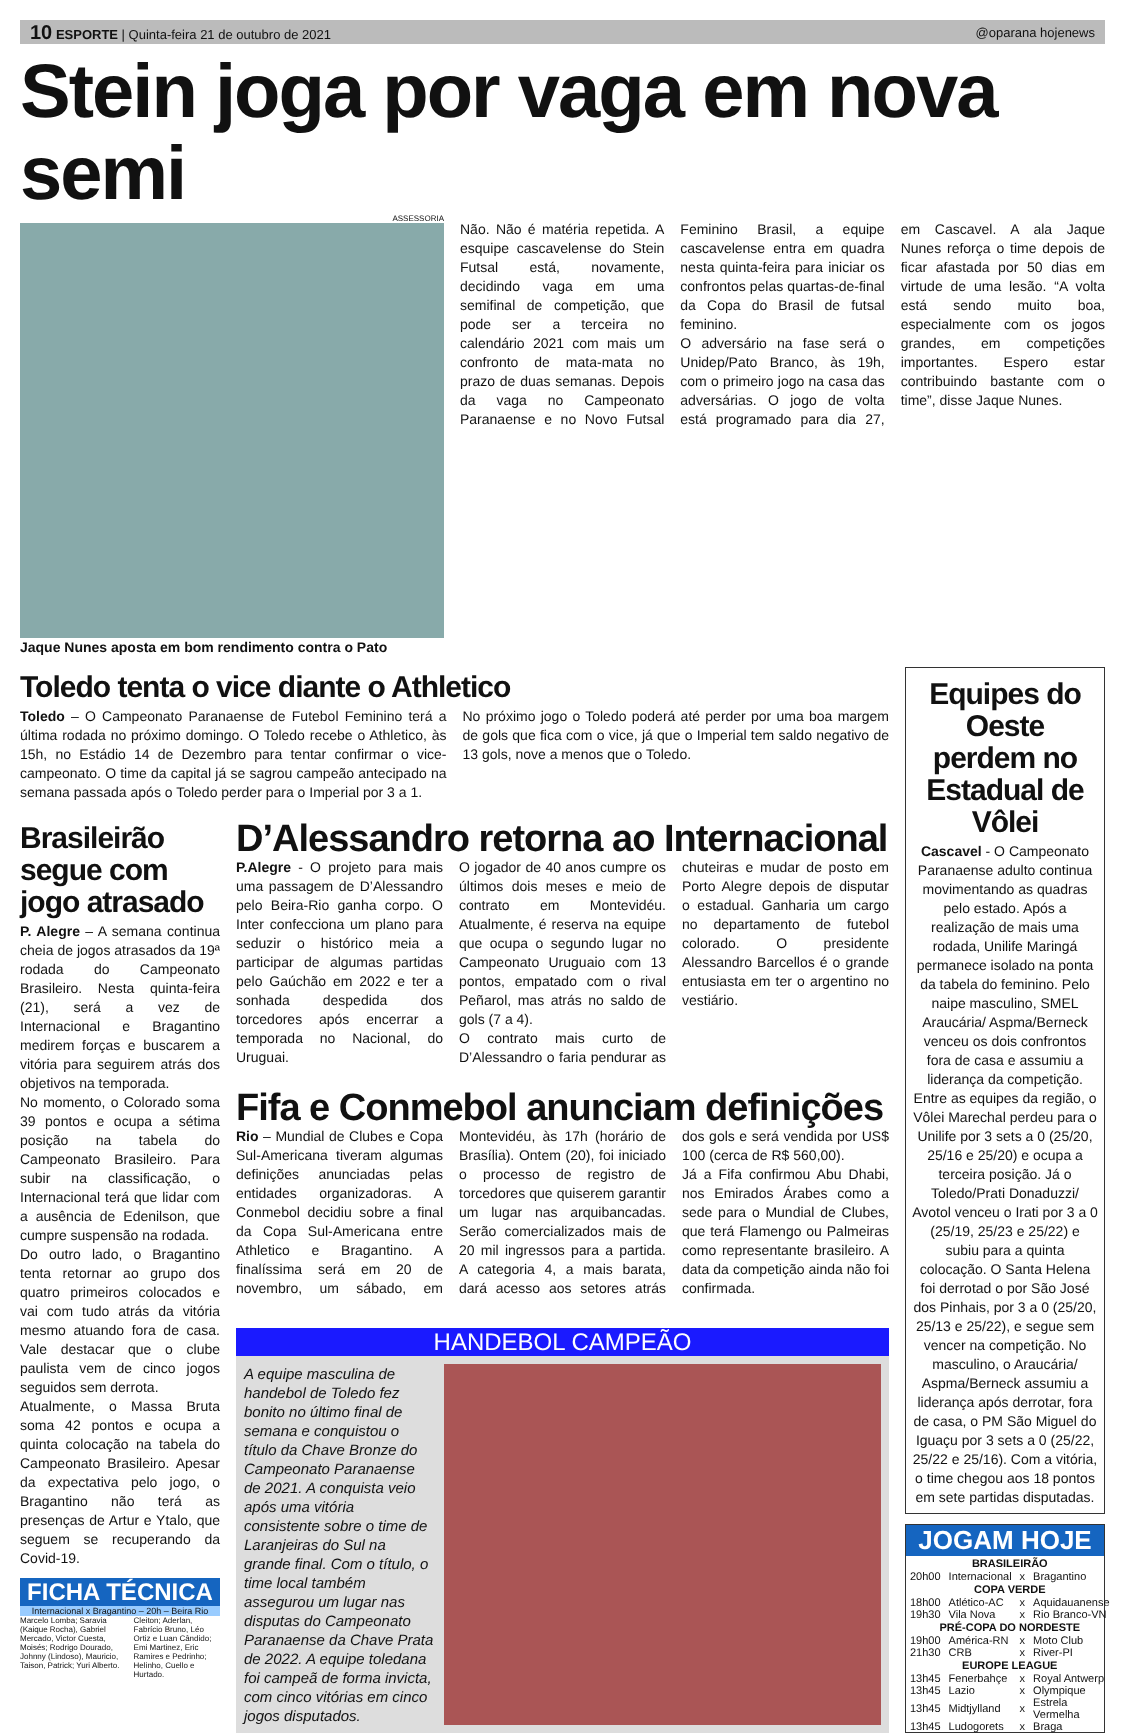10 ESPORTE | Quinta-feira 21 de outubro de 2021 @oparana hojenews
Stein joga por vaga em nova semi
ASSESSORIA
Jaque Nunes aposta em bom rendimento contra o Pato
Não. Não é matéria repetida. A esquipe cascavelense do Stein Futsal está, novamente, decidindo vaga em uma semifinal de competição, que pode ser a terceira no calendário 2021 com mais um confronto de mata-mata no prazo de duas semanas. Depois da vaga no Campeonato Paranaense e no Novo Futsal Feminino Brasil, a equipe cascavelense entra em quadra nesta quinta-feira para iniciar os confrontos pelas quartas-de-final da Copa do Brasil de futsal feminino.
O adversário na fase será o Unidep/Pato Branco, às 19h, com o primeiro jogo na casa das adversárias. O jogo de volta está programado para dia 27, em Cascavel. A ala Jaque Nunes reforça o time depois de ficar afastada por 50 dias em virtude de uma lesão. “A volta está sendo muito boa, especialmente com os jogos grandes, em competições importantes. Espero estar contribuindo bastante com o time”, disse Jaque Nunes.
Toledo tenta o vice diante o Athletico
Toledo – O Campeonato Paranaense de Futebol Feminino terá a última rodada no próximo domingo. O Toledo recebe o Athletico, às 15h, no Estádio 14 de Dezembro para tentar confirmar o vice-campeonato. O time da capital já se sagrou campeão antecipado na semana passada após o Toledo perder para o Imperial por 3 a 1.
No próximo jogo o Toledo poderá até perder por uma boa margem de gols que fica com o vice, já que o Imperial tem saldo negativo de 13 gols, nove a menos que o Toledo.
Brasileirão segue com jogo atrasado
P. Alegre – A semana continua cheia de jogos atrasados da 19ª rodada do Campeonato Brasileiro. Nesta quinta-feira (21), será a vez de Internacional e Bragantino medirem forças e buscarem a vitória para seguirem atrás dos objetivos na temporada.
No momento, o Colorado soma 39 pontos e ocupa a sétima posição na tabela do Campeonato Brasileiro. Para subir na classificação, o Internacional terá que lidar com a ausência de Edenilson, que cumpre suspensão na rodada.
Do outro lado, o Bragantino tenta retornar ao grupo dos quatro primeiros colocados e vai com tudo atrás da vitória mesmo atuando fora de casa. Vale destacar que o clube paulista vem de cinco jogos seguidos sem derrota.
Atualmente, o Massa Bruta soma 42 pontos e ocupa a quinta colocação na tabela do Campeonato Brasileiro. Apesar da expectativa pelo jogo, o Bragantino não terá as presenças de Artur e Ytalo, que seguem se recuperando da Covid-19.
FICHA TÉCNICA
Internacional x Bragantino – 20h – Beira Rio
Marcelo Lomba; Saravia (Kaique Rocha), Gabriel Mercado, Victor Cuesta, Moisés; Rodrigo Dourado, Johnny (Lindoso), Mauricio, Taison, Patrick; Yuri Alberto.
Cleiton; Aderlan, Fabrício Bruno, Léo Ortiz e Luan Cândido; Emi Martinez, Eric Ramires e Pedrinho; Helinho, Cuello e Hurtado.
D’Alessandro retorna ao Internacional
P.Alegre - O projeto para mais uma passagem de D’Alessandro pelo Beira-Rio ganha corpo. O Inter confecciona um plano para seduzir o histórico meia a participar de algumas partidas pelo Gaúchão em 2022 e ter a sonhada despedida dos torcedores após encerrar a temporada no Nacional, do Uruguai.
O jogador de 40 anos cumpre os últimos dois meses e meio de contrato em Montevidéu. Atualmente, é reserva na equipe que ocupa o segundo lugar no Campeonato Uruguaio com 13 pontos, empatado com o rival Peñarol, mas atrás no saldo de gols (7 a 4).
O contrato mais curto de D’Alessandro o faria pendurar as chuteiras e mudar de posto em Porto Alegre depois de disputar o estadual. Ganharia um cargo no departamento de futebol colorado. O presidente Alessandro Barcellos é o grande entusiasta em ter o argentino no vestiário.
Fifa e Conmebol anunciam definições
Rio – Mundial de Clubes e Copa Sul-Americana tiveram algumas definições anunciadas pelas entidades organizadoras. A Conmebol decidiu sobre a final da Copa Sul-Americana entre Athletico e Bragantino. A finalíssima será em 20 de novembro, um sábado, em Montevidéu, às 17h (horário de Brasília). Ontem (20), foi iniciado o processo de registro de torcedores que quiserem garantir um lugar nas arquibancadas. Serão comercializados mais de 20 mil ingressos para a partida. A categoria 4, a mais barata, dará acesso aos setores atrás dos gols e será vendida por US$ 100 (cerca de R$ 560,00).
Já a Fifa confirmou Abu Dhabi, nos Emirados Árabes como a sede para o Mundial de Clubes, que terá Flamengo ou Palmeiras como representante brasileiro. A data da competição ainda não foi confirmada.
HANDEBOL CAMPEÃO
A equipe masculina de handebol de Toledo fez bonito no último final de semana e conquistou o título da Chave Bronze do Campeonato Paranaense de 2021. A conquista veio após uma vitória consistente sobre o time de Laranjeiras do Sul na grande final. Com o título, o time local também assegurou um lugar nas disputas do Campeonato Paranaense da Chave Prata de 2022. A equipe toledana foi campeã de forma invicta, com cinco vitórias em cinco jogos disputados.
Equipes do Oeste perdem no Estadual de Vôlei
Cascavel - O Campeonato Paranaense adulto continua movimentando as quadras pelo estado. Após a realização de mais uma rodada, Unilife Maringá permanece isolado na ponta da tabela do feminino. Pelo naipe masculino, SMEL Araucária/ Aspma/Berneck venceu os dois confrontos fora de casa e assumiu a liderança da competição. Entre as equipes da região, o Vôlei Marechal perdeu para o Unilife por 3 sets a 0 (25/20, 25/16 e 25/20) e ocupa a terceira posição. Já o Toledo/Prati Donaduzzi/ Avotol venceu o Irati por 3 a 0 (25/19, 25/23 e 25/22) e subiu para a quinta colocação. O Santa Helena foi derrotad o por São José dos Pinhais, por 3 a 0 (25/20, 25/13 e 25/22), e segue sem vencer na competição. No masculino, o Araucária/ Aspma/Berneck assumiu a liderança após derrotar, fora de casa, o PM São Miguel do Iguaçu por 3 sets a 0 (25/22, 25/22 e 25/16). Com a vitória, o time chegou aos 18 pontos em sete partidas disputadas.
JOGAM HOJE
| BRASILEIRÃO | | | |
| --- | --- | --- | --- |
| 20h00 | Internacional | x | Bragantino |
| COPA VERDE | | | |
| 18h00 | Atlético-AC | x | Aquidauanense |
| 19h30 | Vila Nova | x | Rio Branco-VN |
| PRÉ-COPA DO NORDESTE | | | |
| 19h00 | América-RN | x | Moto Club |
| 21h30 | CRB | x | River-PI |
| EUROPE LEAGUE | | | |
| 13h45 | Fenerbahçe | x | Royal Antwerp |
| 13h45 | Lazio | x | Olympique |
| 13h45 | Midtjylland | x | Estrela Vermelha |
| 13h45 | Ludogorets | x | Braga |